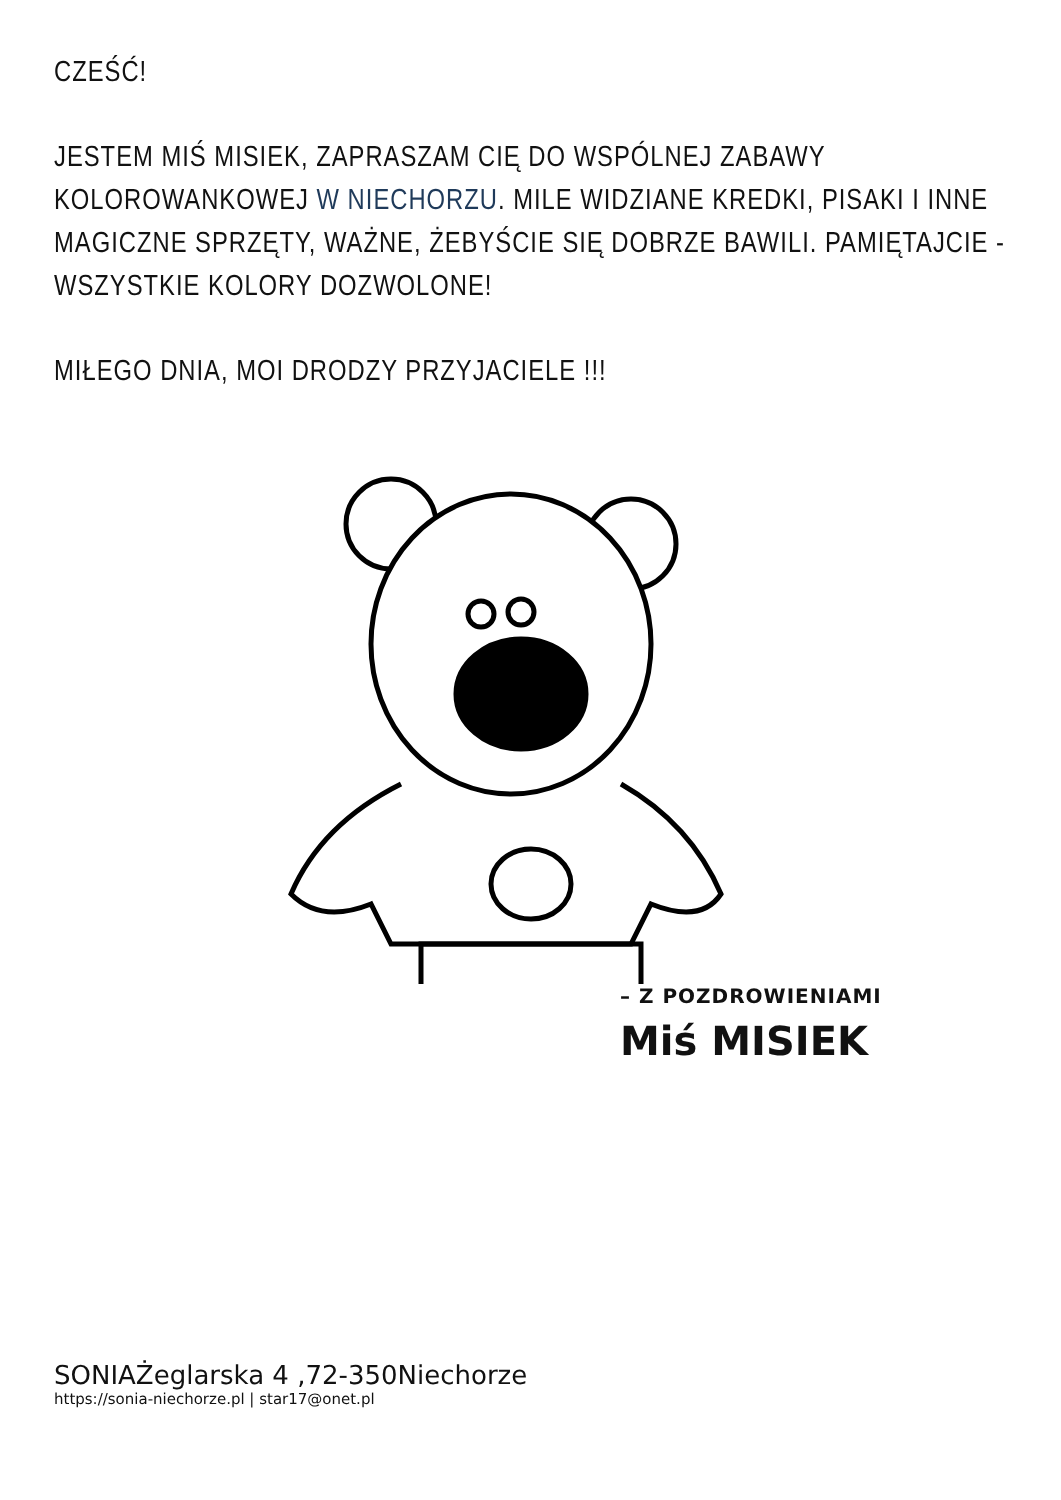CZEŚĆ!
JESTEM MIŚ MISIEK, ZAPRASZAM CIĘ DO WSPÓLNEJ ZABAWY KOLOROWANKOWEJ W NIECHORZU. MILE WIDZIANE KREDKI, PISAKI I INNE MAGICZNE SPRZĘTY, WAŻNE, ŻEBYŚCIE SIĘ DOBRZE BAWILI. PAMIĘTAJCIE - WSZYSTKIE KOLORY DOZWOLONE!
MIŁEGO DNIA, MOI DRODZY PRZYJACIELE !!!
– Z POZDROWIENIAMI
Miś MISIEK
SONIAŻeglarska 4 ,72-350Niechorze
https://sonia-niechorze.pl | star17@onet.pl